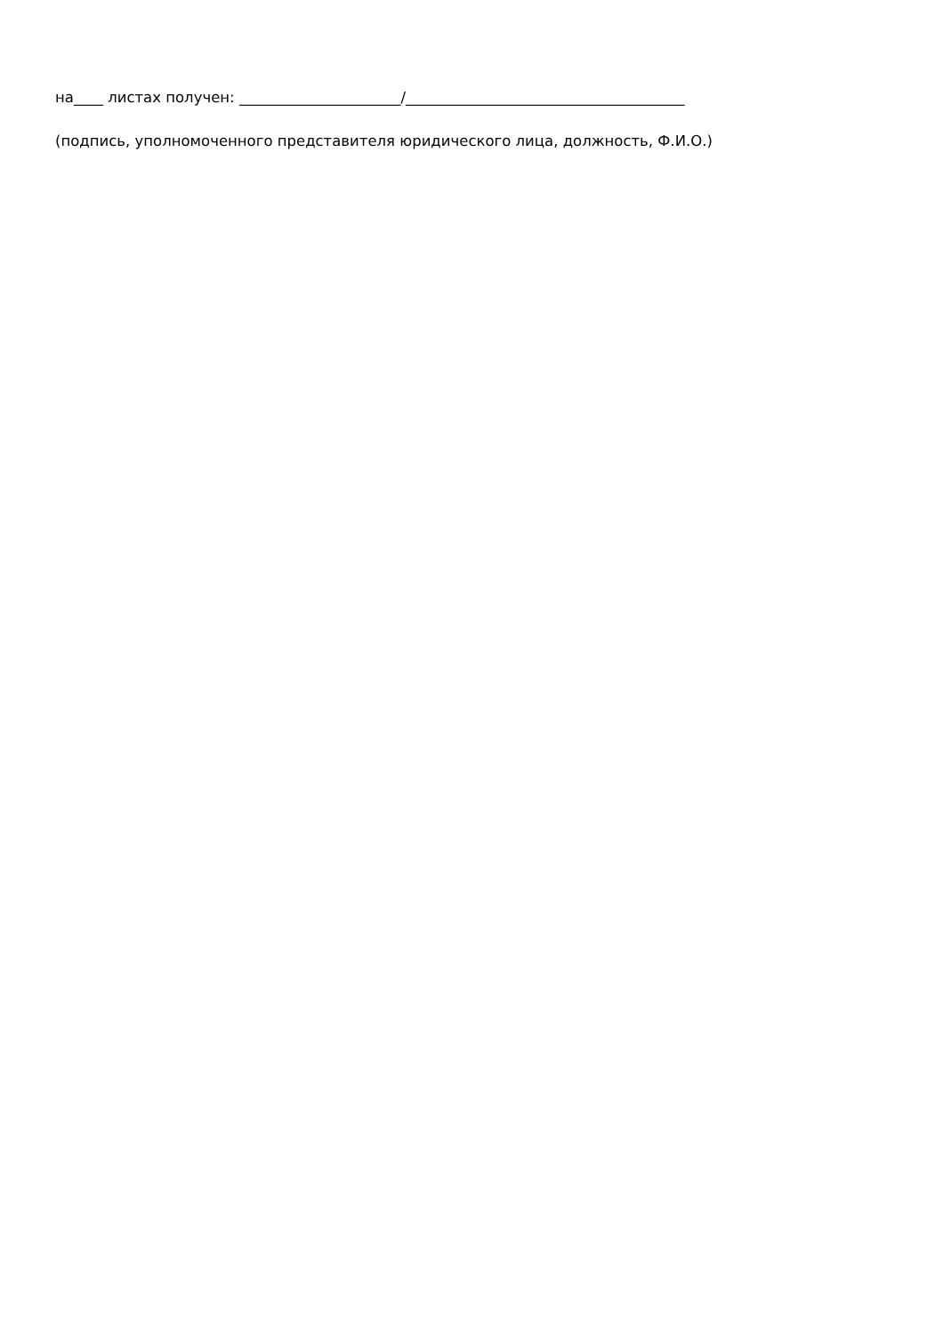на____ листах получен: ______________________/______________________________________
(подпись, уполномоченного представителя юридического лица, должность, Ф.И.О.)